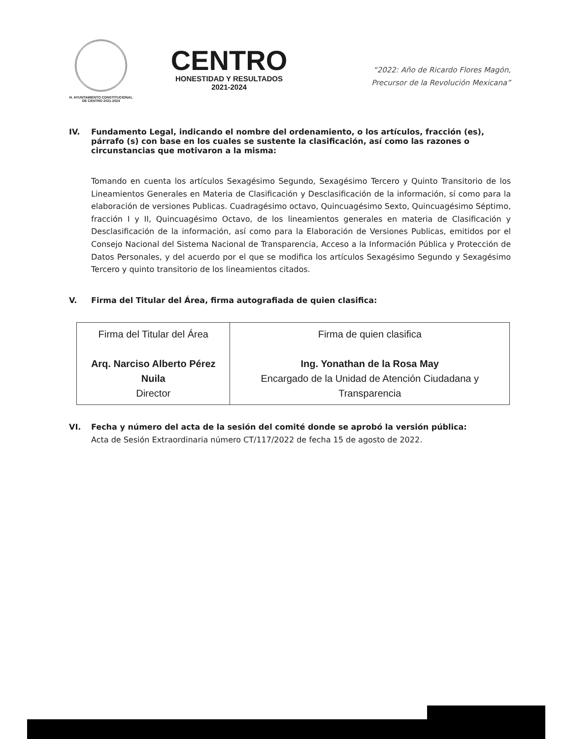H. AYUNTAMIENTO CONSTITUCIONAL
DE CENTRO 2021-2024
CENTRO
HONESTIDAD Y RESULTADOS
2021-2024
“2022: Año de Ricardo Flores Magón,
Precursor de la Revolución Mexicana”
IV. Fundamento Legal, indicando el nombre del ordenamiento, o los artículos, fracción (es), párrafo (s) con base en los cuales se sustente la clasificación, así como las razones o circunstancias que motivaron a la misma:
Tomando en cuenta los artículos Sexagésimo Segundo, Sexagésimo Tercero y Quinto Transitorio de los Lineamientos Generales en Materia de Clasificación y Desclasificación de la información, sí como para la elaboración de versiones Publicas. Cuadragésimo octavo, Quincuagésimo Sexto, Quincuagésimo Séptimo, fracción I y II, Quincuagésimo Octavo, de los lineamientos generales en materia de Clasificación y Desclasificación de la información, así como para la Elaboración de Versiones Publicas, emitidos por el Consejo Nacional del Sistema Nacional de Transparencia, Acceso a la Información Pública y Protección de Datos Personales, y del acuerdo por el que se modifica los artículos Sexagésimo Segundo y Sexagésimo Tercero y quinto transitorio de los lineamientos citados.
V. Firma del Titular del Área, firma autografiada de quien clasifica:
| Firma del Titular del Área Arq. Narciso Alberto Pérez Nuila Director | Firma de quien clasifica Ing. Yonathan de la Rosa May Encargado de la Unidad de Atención Ciudadana y Transparencia |
VI. Fecha y número del acta de la sesión del comité donde se aprobó la versión pública:
Acta de Sesión Extraordinaria número CT/117/2022 de fecha 15 de agosto de 2022.